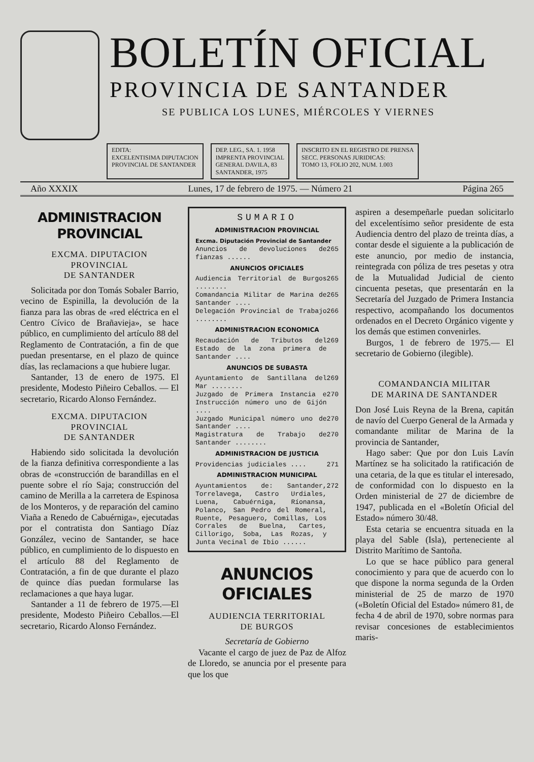BOLETÍN OFICIAL
PROVINCIA DE SANTANDER
SE PUBLICA LOS LUNES, MIÉRCOLES Y VIERNES
EDITA:
EXCELENTISIMA DIPUTACION
PROVINCIAL DE SANTANDER
DEP. LEG., SA. 1. 1958
IMPRENTA PROVINCIAL
GENERAL DAVILA, 83
SANTANDER, 1975
INSCRITO EN EL REGISTRO DE PRENSA
SECC. PERSONAS JURIDICAS:
TOMO 13, FOLIO 202, NUM. 1.003
Año XXXIX Lunes, 17 de febrero de 1975. — Número 21 Página 265
ADMINISTRACION PROVINCIAL
EXCMA. DIPUTACION
PROVINCIAL
DE SANTANDER
Solicitada por don Tomás Sobaler Barrio, vecino de Espinilla, la devolución de la fianza para las obras de «red eléctrica en el Centro Cívico de Brañavieja», se hace público, en cumplimiento del artículo 88 del Reglamento de Contratación, a fin de que puedan presentarse, en el plazo de quince días, las reclamacions a que hubiere lugar.
Santander, 13 de enero de 1975. El presidente, Modesto Piñeiro Ceballos. — El secretario, Ricardo Alonso Fernández.
EXCMA. DIPUTACION
PROVINCIAL
DE SANTANDER
Habiendo sido solicitada la devolución de la fianza definitiva correspondiente a las obras de «construcción de barandillas en el puente sobre el río Saja; construcción del camino de Merilla a la carretera de Espinosa de los Monteros, y de reparación del camino Viaña a Renedo de Cabuérniga», ejecutadas por el contratista don Santiago Díaz González, vecino de Santander, se hace público, en cumplimiento de lo dispuesto en el artículo 88 del Reglamento de Contratación, a fin de que durante el plazo de quince días puedan formularse las reclamaciones a que haya lugar.
Santander a 11 de febrero de 1975.—El presidente, Modesto Piñeiro Ceballos.—El secretario, Ricardo Alonso Fernández.
SUMARIO
ADMINISTRACION PROVINCIAL
Excma. Diputación Provincial de Santander
Anuncios de devoluciones de fianzas ...... 265
ANUNCIOS OFICIALES
Audiencia Territorial de Burgos ........ 265
Comandancia Militar de Marina de Santander .... 265
Delegación Provincial de Trabajo ........ 266
ADMINISTRACION ECONOMICA
Recaudación de Tributos del Estado de la zona primera de Santander .... 269
ANUNCIOS DE SUBASTA
Ayuntamiento de Santillana del Mar ........ 269
Juzgado de Primera Instancia e Instrucción número uno de Gijón .... 270
Juzgado Municipal número uno de Santander .... 270
Magistratura de Trabajo de Santander ........ 270
ADMINISTRACION DE JUSTICIA
Providencias judiciales .... 271
ADMINISTRACION MUNICIPAL
Ayuntamientos de: Santander, Torrelavega, Castro Urdiales, Luena, Cabuérniga, Ríonansa, Polanco, San Pedro del Romeral, Ruente, Pesaguero, Comillas, Los Corrales de Buelna, Cartes, Cillorigo, Soba, Las Rozas, y Junta Vecinal de Ibio ...... 272
ANUNCIOS OFICIALES
AUDIENCIA TERRITORIAL
DE BURGOS
Secretaría de Gobierno
Vacante el cargo de juez de Paz de Alfoz de Lloredo, se anuncia por el presente para que los que
aspiren a desempeñarle puedan solicitarlo del excelentísimo señor presidente de esta Audiencia dentro del plazo de treinta días, a contar desde el siguiente a la publicación de este anuncio, por medio de instancia, reintegrada con póliza de tres pesetas y otra de la Mutualidad Judicial de ciento cincuenta pesetas, que presentarán en la Secretaría del Juzgado de Primera Instancia respectivo, acompañando los documentos ordenados en el Decreto Orgánico vigente y los demás que estimen convenirles.
Burgos, 1 de febrero de 1975.— El secretario de Gobierno (ilegible).
COMANDANCIA MILITAR
DE MARINA DE SANTANDER
Don José Luis Reyna de la Brena, capitán de navío del Cuerpo General de la Armada y comandante militar de Marina de la provincia de Santander,
Hago saber: Que por don Luis Lavín Martínez se ha solicitado la ratificación de una cetaria, de la que es titular el interesado, de conformidad con lo dispuesto en la Orden ministerial de 27 de diciembre de 1947, publicada en el «Boletín Oficial del Estado» número 30/48.
Esta cetaria se encuentra situada en la playa del Sable (Isla), perteneciente al Distrito Marítimo de Santoña.
Lo que se hace público para general conocimiento y para que de acuerdo con lo que dispone la norma segunda de la Orden ministerial de 25 de marzo de 1970 («Boletín Oficial del Estado» número 81, de fecha 4 de abril de 1970, sobre normas para revisar concesiones de establecimientos maris-